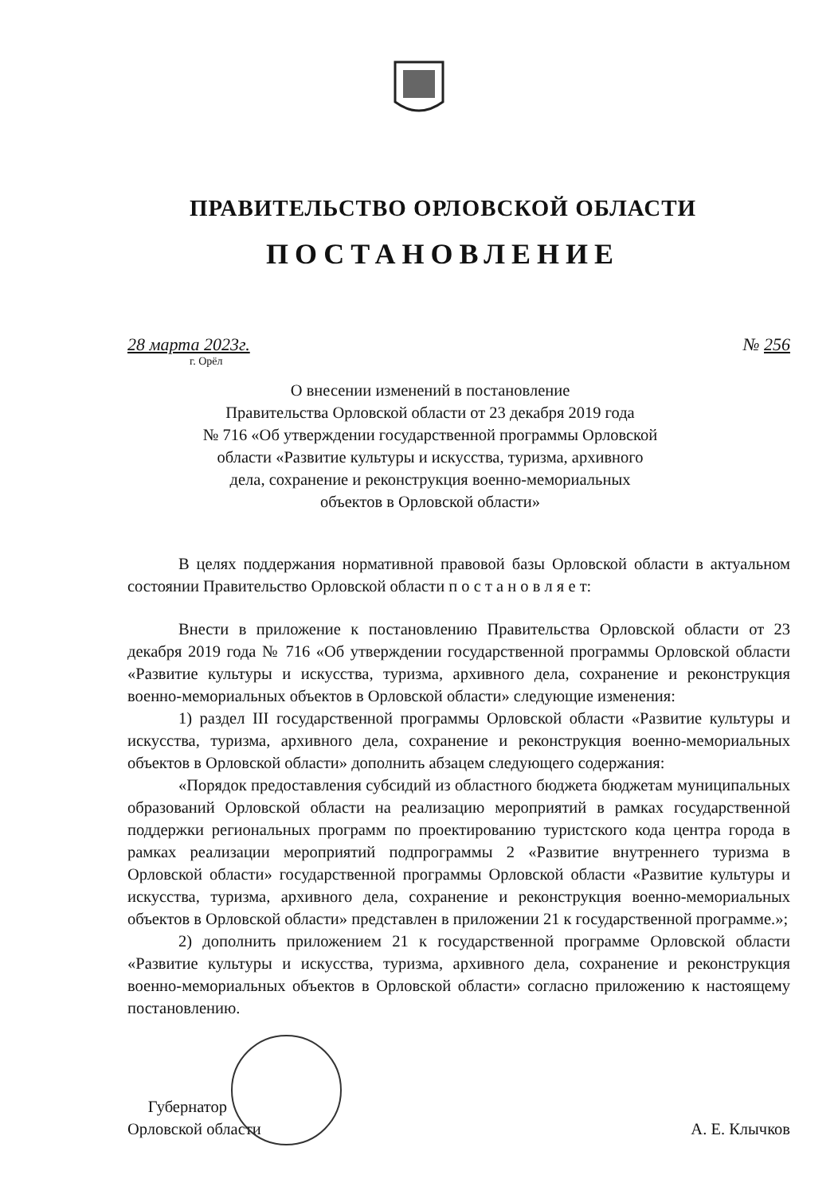ПРАВИТЕЛЬСТВО ОРЛОВСКОЙ ОБЛАСТИ
ПОСТАНОВЛЕНИЕ
28 марта 2023г. № 256
г. Орёл
О внесении изменений в постановление
Правительства Орловской области от 23 декабря 2019 года
№ 716 «Об утверждении государственной программы Орловской
области «Развитие культуры и искусства, туризма, архивного
дела, сохранение и реконструкция военно-мемориальных
объектов в Орловской области»
В целях поддержания нормативной правовой базы Орловской области в актуальном состоянии Правительство Орловской области п о с т а н о в л я е т:
Внести в приложение к постановлению Правительства Орловской области от 23 декабря 2019 года № 716 «Об утверждении государственной программы Орловской области «Развитие культуры и искусства, туризма, архивного дела, сохранение и реконструкция военно-мемориальных объектов в Орловской области» следующие изменения:
1) раздел III государственной программы Орловской области «Развитие культуры и искусства, туризма, архивного дела, сохранение и реконструкция военно-мемориальных объектов в Орловской области» дополнить абзацем следующего содержания:
«Порядок предоставления субсидий из областного бюджета бюджетам муниципальных образований Орловской области на реализацию мероприятий в рамках государственной поддержки региональных программ по проектированию туристского кода центра города в рамках реализации мероприятий подпрограммы 2 «Развитие внутреннего туризма в Орловской области» государственной программы Орловской области «Развитие культуры и искусства, туризма, архивного дела, сохранение и реконструкция военно-мемориальных объектов в Орловской области» представлен в приложении 21 к государственной программе.»;
2) дополнить приложением 21 к государственной программе Орловской области «Развитие культуры и искусства, туризма, архивного дела, сохранение и реконструкция военно-мемориальных объектов в Орловской области» согласно приложению к настоящему постановлению.
Губернатор
Орловской области
А. Е. Клычков